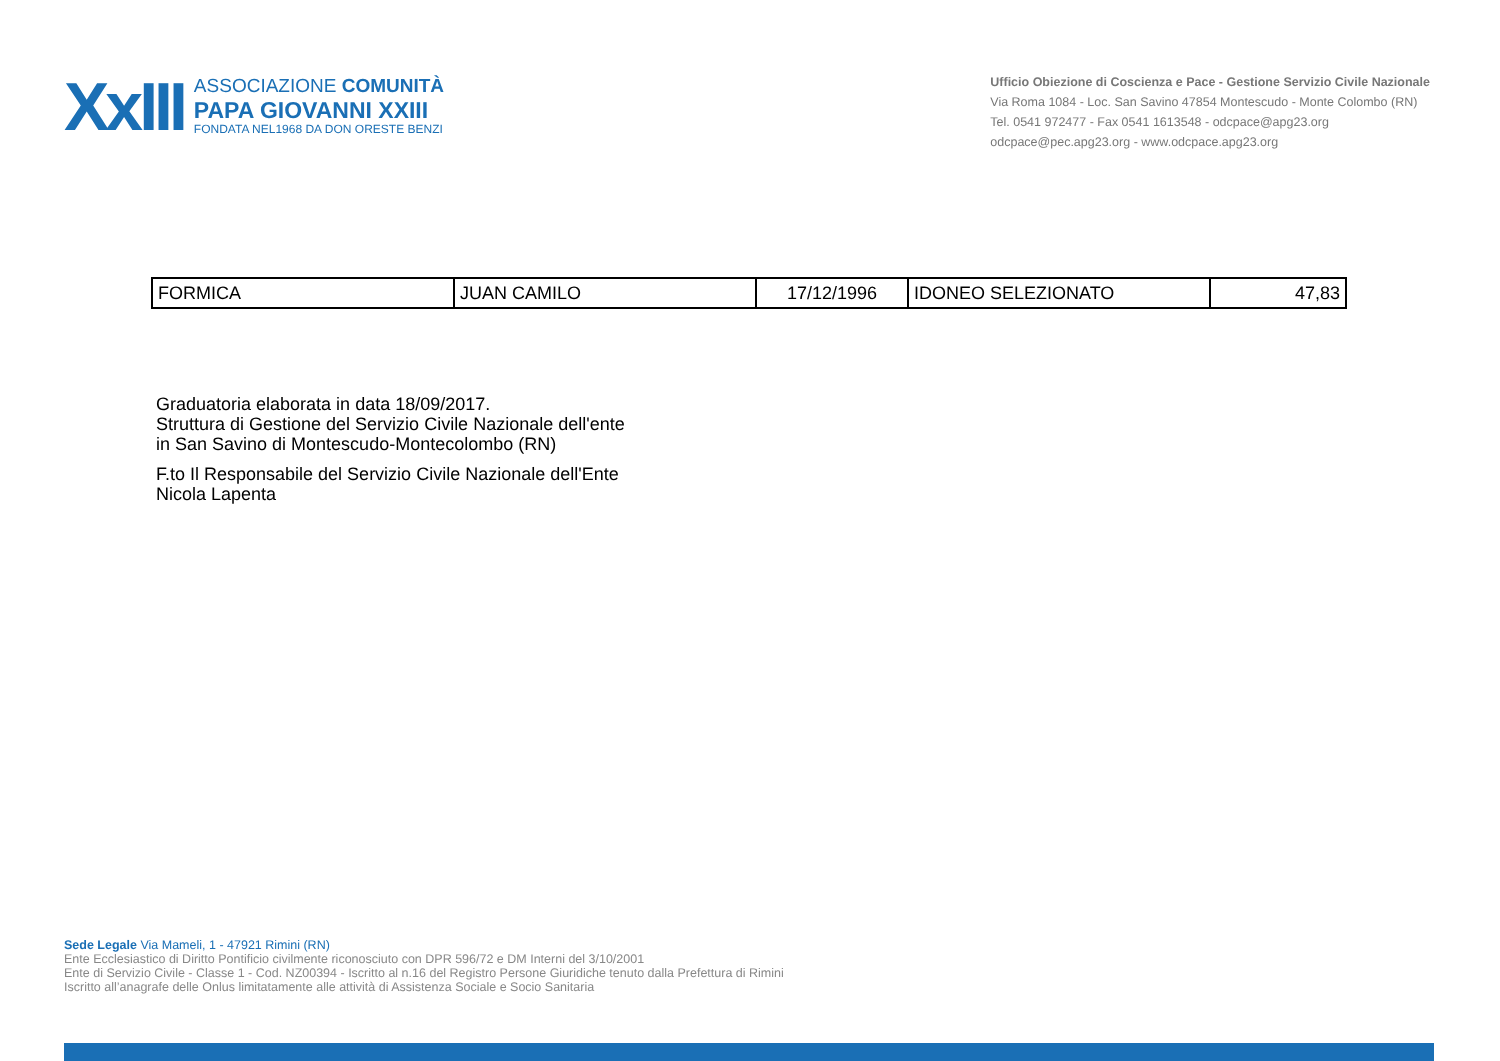XxIII
ASSOCIAZIONE COMUNITÀ
PAPA GIOVANNI XXIII
FONDATA NEL1968 DA DON ORESTE BENZI
Ufficio Obiezione di Coscienza e Pace - Gestione Servizio Civile Nazionale
Via Roma 1084 - Loc. San Savino 47854 Montescudo - Monte Colombo (RN)
Tel. 0541 972477 - Fax 0541 1613548 - odcpace@apg23.org
odcpace@pec.apg23.org - www.odcpace.apg23.org
| FORMICA | JUAN CAMILO | 17/12/1996 | IDONEO SELEZIONATO | 47,83 |
Graduatoria elaborata in data 18/09/2017.
Struttura di Gestione del Servizio Civile Nazionale dell'ente
in San Savino di Montescudo-Montecolombo (RN)
F.to Il Responsabile del Servizio Civile Nazionale dell'Ente
Nicola Lapenta
Sede Legale Via Mameli, 1 - 47921 Rimini (RN)
Ente Ecclesiastico di Diritto Pontificio civilmente riconosciuto con DPR 596/72 e DM Interni del 3/10/2001
Ente di Servizio Civile - Classe 1 - Cod. NZ00394 - Iscritto al n.16 del Registro Persone Giuridiche tenuto dalla Prefettura di Rimini
Iscritto all’anagrafe delle Onlus limitatamente alle attività di Assistenza Sociale e Socio Sanitaria